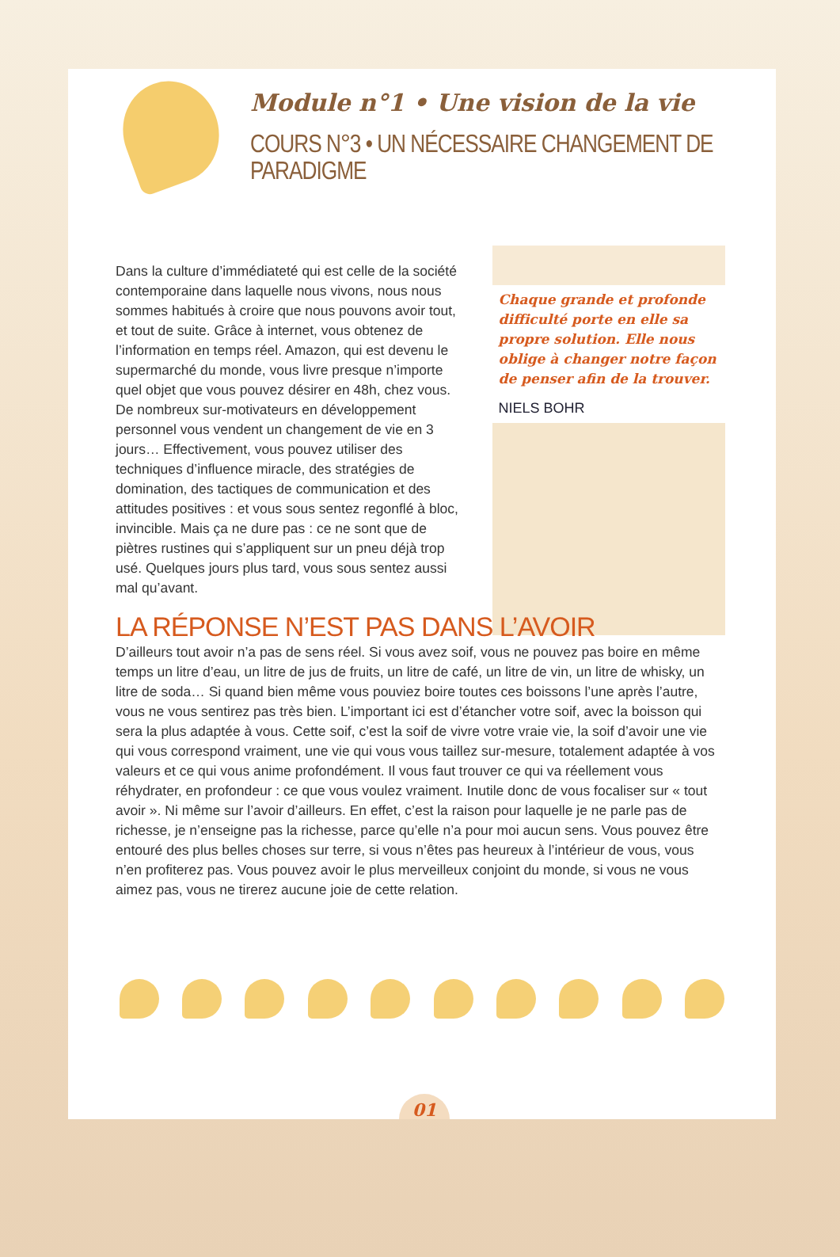Module n°1 • Une vision de la vie
COURS N°3 • UN NÉCESSAIRE CHANGEMENT DE PARADIGME
Dans la culture d’immédiateté qui est celle de la société contemporaine dans laquelle nous vivons, nous nous sommes habitués à croire que nous pouvons avoir tout, et tout de suite. Grâce à internet, vous obtenez de l’information en temps réel. Amazon, qui est devenu le supermarché du monde, vous livre presque n’importe quel objet que vous pouvez désirer en 48h, chez vous. De nombreux sur-motivateurs en développement personnel vous vendent un changement de vie en 3 jours… Effectivement, vous pouvez utiliser des techniques d’influence miracle, des stratégies de domination, des tactiques de communication et des attitudes positives : et vous sous sentez regonflé à bloc, invincible. Mais ça ne dure pas : ce ne sont que de piètres rustines qui s’appliquent sur un pneu déjà trop usé. Quelques jours plus tard, vous sous sentez aussi mal qu’avant.
Chaque grande et profonde difficulté porte en elle sa propre solution. Elle nous oblige à changer notre façon de penser afin de la trouver.
NIELS BOHR
LA RÉPONSE N’EST PAS DANS L’AVOIR
D’ailleurs tout avoir n’a pas de sens réel. Si vous avez soif, vous ne pouvez pas boire en même temps un litre d’eau, un litre de jus de fruits, un litre de café, un litre de vin, un litre de whisky, un litre de soda… Si quand bien même vous pouviez boire toutes ces boissons l’une après l’autre, vous ne vous sentirez pas très bien. L’important ici est d’étancher votre soif, avec la boisson qui sera la plus adaptée à vous. Cette soif, c’est la soif de vivre votre vraie vie, la soif d’avoir une vie qui vous correspond vraiment, une vie qui vous vous taillez sur-mesure, totalement adaptée à vos valeurs et ce qui vous anime profondément. Il vous faut trouver ce qui va réellement vous réhydrater, en profondeur : ce que vous voulez vraiment. Inutile donc de vous focaliser sur « tout avoir ». Ni même sur l’avoir d’ailleurs. En effet, c’est la raison pour laquelle je ne parle pas de richesse, je n’enseigne pas la richesse, parce qu’elle n’a pour moi aucun sens. Vous pouvez être entouré des plus belles choses sur terre, si vous n’êtes pas heureux à l’intérieur de vous, vous n’en profiterez pas. Vous pouvez avoir le plus merveilleux conjoint du monde, si vous ne vous aimez pas, vous ne tirerez aucune joie de cette relation.
01